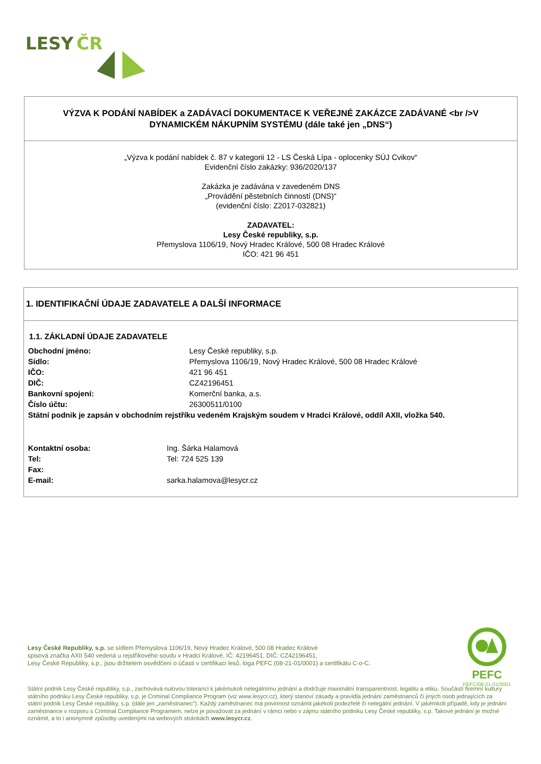LESY
ČR
VÝZVA K PODÁNÍ NABÍDEK a ZADÁVACÍ DOKUMENTACE K VEŘEJNÉ ZAKÁZCE ZADÁVANÉ <br />V DYNAMICKÉM NÁKUPNÍM SYSTÉMU (dále také jen „DNS“)
„Výzva k podání nabídek č. 87 v kategorii 12 - LS Česká Lípa - oplocenky SÚJ Cvikov“
Evidenční číslo zakázky: 936/2020/137
Zakázka je zadávána v zavedeném DNS
„Provádění pěstebních činností (DNS)“
(evidenční číslo: Z2017-032821)
ZADAVATEL:
Lesy České republiky, s.p.
Přemyslova 1106/19, Nový Hradec Králové, 500 08 Hradec Králové
IČO: 421 96 451
1. IDENTIFIKAČNÍ ÚDAJE ZADAVATELE A DALŠÍ INFORMACE
1.1. ZÁKLADNÍ ÚDAJE ZADAVATELE
| Obchodní jméno: | Lesy České republiky, s.p. |
| Sídlo: | Přemyslova 1106/19, Nový Hradec Králové, 500 08 Hradec Králové |
| IČO: | 421 96 451 |
| DIČ: | CZ42196451 |
| Bankovní spojení: | Komerční banka, a.s. |
| Číslo účtu: | 26300511/0100 |
| Státní podnik je zapsán v obchodním rejstříku vedeném Krajským soudem v Hradci Králové, oddíl AXII, vložka 540. | |
| Kontaktní osoba: | Ing. Šárka Halamová |
| Tel: | Tel: 724 525 139 |
| Fax: | |
| E-mail: | sarka.halamova@lesycr.cz |
Lesy České Republiky, s.p. se sídlem Přemyslova 1106/19, Nový Hradec Králové, 500 08 Hradec Králové
spisová značka AXII 540 vedená u rejstříkového soudu v Hradci Králové, IČ: 42196451, DIČ: CZ42196451,
Lesy České Republiky, s.p., jsou držitelem osvědčení o účasti v certifikaci lesů, loga PEFC (08-21-01/0001) a certifikátu C-o-C.
PEFC
PEFC/08-21-01/0001
Státní podnik Lesy České republiky, s.p., zachovává nulovou toleranci k jakémukoli nelegálnímu jednání a dodržuje maximální transparentnost, legalitu a etiku. Součástí firemní kultury státního podniku Lesy České republiky, s.p. je Criminal Compliance Program (viz www.lesycr.cz), který stanoví zásady a pravidla jednání zaměstnanců či jiných osob jednajících za státní podnik Lesy České republiky, s.p. (dále jen „zaměstnanec“). Každý zaměstnanec má povinnost oznámit jakékoli podezřelé či nelegální jednání. V jakémkoli případě, kdy je jednání zaměstnance v rozporu s Criminal Compliance Programem, nelze je považovat za jednání v rámci nebo v zájmu státního podniku Lesy České republiky, s.p. Takové jednání je možné oznámit, a to i anonymně způsoby uvedenými na webových stránkách www.lesycr.cz.